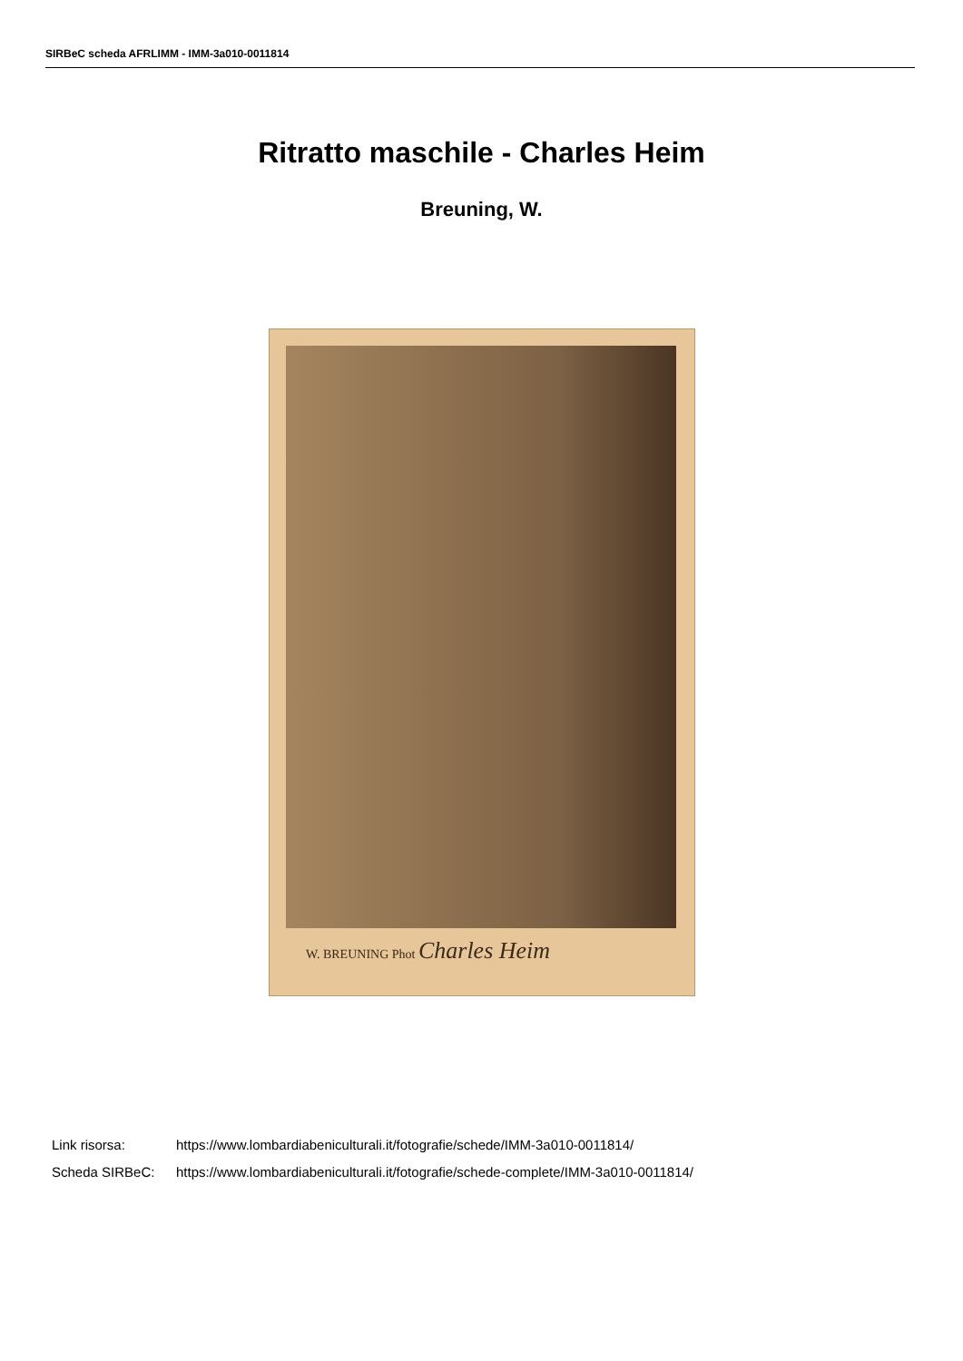SIRBeC scheda AFRLIMM - IMM-3a010-0011814
Ritratto maschile - Charles Heim
Breuning, W.
W. BREUNING Phot Charles Heim
Link risorsa: https://www.lombardiabeniculturali.it/fotografie/schede/IMM-3a010-0011814/
Scheda SIRBeC: https://www.lombardiabeniculturali.it/fotografie/schede-complete/IMM-3a010-0011814/